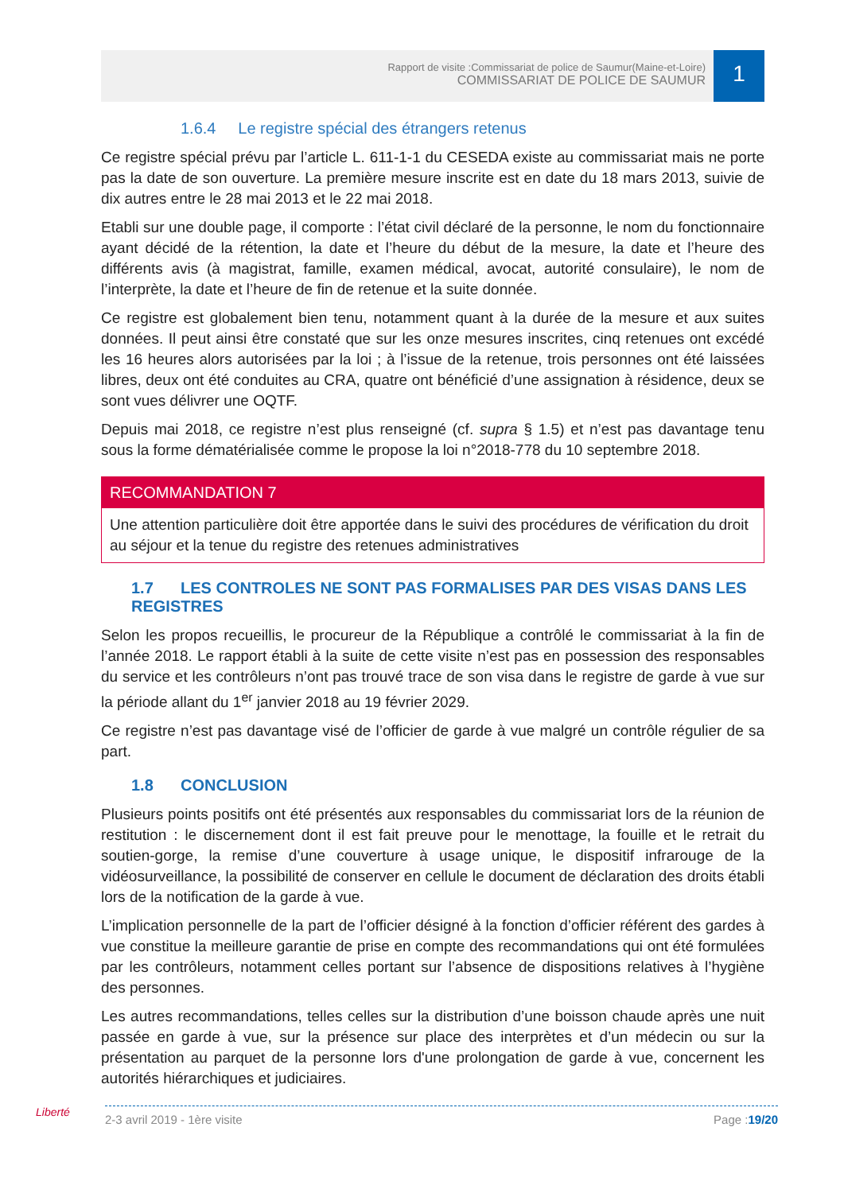Rapport de visite :Commissariat de police de Saumur(Maine-et-Loire)
COMMISSARIAT DE POLICE DE SAUMUR
1
1.6.4 Le registre spécial des étrangers retenus
Ce registre spécial prévu par l’article L. 611-1-1 du CESEDA existe au commissariat mais ne porte pas la date de son ouverture. La première mesure inscrite est en date du 18 mars 2013, suivie de dix autres entre le 28 mai 2013 et le 22 mai 2018.
Etabli sur une double page, il comporte : l’état civil déclaré de la personne, le nom du fonctionnaire ayant décidé de la rétention, la date et l’heure du début de la mesure, la date et l’heure des différents avis (à magistrat, famille, examen médical, avocat, autorité consulaire), le nom de l’interprète, la date et l’heure de fin de retenue et la suite donnée.
Ce registre est globalement bien tenu, notamment quant à la durée de la mesure et aux suites données. Il peut ainsi être constaté que sur les onze mesures inscrites, cinq retenues ont excédé les 16 heures alors autorisées par la loi ; à l’issue de la retenue, trois personnes ont été laissées libres, deux ont été conduites au CRA, quatre ont bénéficié d’une assignation à résidence, deux se sont vues délivrer une OQTF.
Depuis mai 2018, ce registre n’est plus renseigné (cf. supra § 1.5) et n’est pas davantage tenu sous la forme dématérialisée comme le propose la loi n°2018-778 du 10 septembre 2018.
RECOMMANDATION 7
Une attention particulière doit être apportée dans le suivi des procédures de vérification du droit au séjour et la tenue du registre des retenues administratives
1.7 LES CONTROLES NE SONT PAS FORMALISES PAR DES VISAS DANS LES REGISTRES
Selon les propos recueillis, le procureur de la République a contrôlé le commissariat à la fin de l’année 2018. Le rapport établi à la suite de cette visite n’est pas en possession des responsables du service et les contrôleurs n’ont pas trouvé trace de son visa dans le registre de garde à vue sur la période allant du 1<sup>er</sup> janvier 2018 au 19 février 2029.
Ce registre n’est pas davantage visé de l’officier de garde à vue malgré un contrôle régulier de sa part.
1.8 CONCLUSION
Plusieurs points positifs ont été présentés aux responsables du commissariat lors de la réunion de restitution : le discernement dont il est fait preuve pour le menottage, la fouille et le retrait du soutien-gorge, la remise d’une couverture à usage unique, le dispositif infrarouge de la vidéosurveillance, la possibilité de conserver en cellule le document de déclaration des droits établi lors de la notification de la garde à vue.
L’implication personnelle de la part de l’officier désigné à la fonction d’officier référent des gardes à vue constitue la meilleure garantie de prise en compte des recommandations qui ont été formulées par les contrôleurs, notamment celles portant sur l’absence de dispositions relatives à l’hygiène des personnes.
Les autres recommandations, telles celles sur la distribution d’une boisson chaude après une nuit passée en garde à vue, sur la présence sur place des interprètes et d’un médecin ou sur la présentation au parquet de la personne lors d'une prolongation de garde à vue, concernent les autorités hiérarchiques et judiciaires.
Liberté 2-3 avril 2019 - 1ère visite Page :19/20